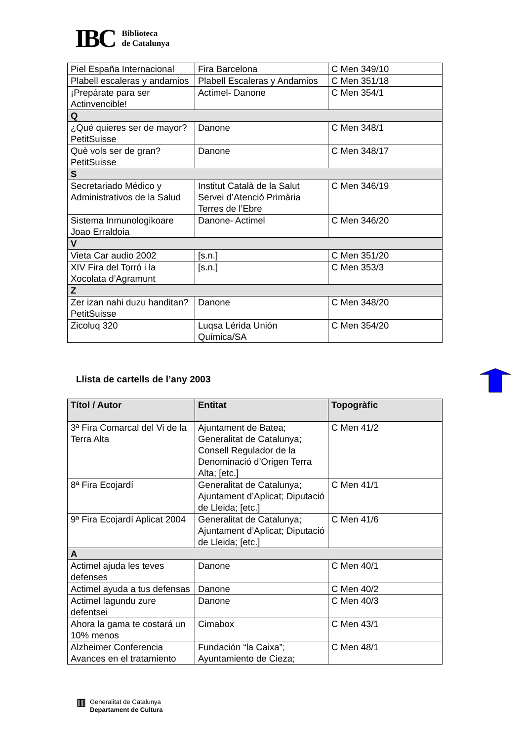IBC
Biblioteca
de Catalunya
| Piel España Internacional | Fira Barcelona | C Men 349/10 |
| Plabell escaleras y andamios | Plabell Escaleras y Andamios | C Men 351/18 |
| ¡Prepárate para ser Actinvencible! | Actimel- Danone | C Men 354/1 |
| Q | | |
| ¿Qué quieres ser de mayor? PetitSuisse | Danone | C Men 348/1 |
| Què vols ser de gran? PetitSuisse | Danone | C Men 348/17 |
| S | | |
| Secretariado Médico y Administrativos de la Salud | Institut Català de la Salut Servei d’Atenció Primària Terres de l’Ebre | C Men 346/19 |
| Sistema Inmunologikoare Joao Erraldoia | Danone- Actimel | C Men 346/20 |
| V | | |
| Vieta Car audio 2002 | [s.n.] | C Men 351/20 |
| XIV Fira del Torró i la Xocolata d’Agramunt | [s.n.] | C Men 353/3 |
| Z | | |
| Zer izan nahi duzu handitan? PetitSuisse | Danone | C Men 348/20 |
| Zicoluq 320 | Luqsa Lérida Unión Química/SA | C Men 354/20 |
Llista de cartells de l’any 2003
| Títol / Autor | Entitat | Topogràfic |
| --- | --- | --- |
| 3ª Fira Comarcal del Vi de la Terra Alta | Ajuntament de Batea; Generalitat de Catalunya; Consell Regulador de la Denominació d’Origen Terra Alta; [etc.] | C Men 41/2 |
| 8ª Fira Ecojardí | Generalitat de Catalunya; Ajuntament d’Aplicat; Diputació de Lleida; [etc.] | C Men 41/1 |
| 9ª Fira Ecojardí Aplicat 2004 | Generalitat de Catalunya; Ajuntament d’Aplicat; Diputació de Lleida; [etc.] | C Men 41/6 |
| A | | |
| Actimel ajuda les teves defenses | Danone | C Men 40/1 |
| Actimel ayuda a tus defensas | Danone | C Men 40/2 |
| Actimel lagundu zure defentsei | Danone | C Men 40/3 |
| Ahora la gama te costará un 10% menos | Cimabox | C Men 43/1 |
| Alzheimer Conferencia Avances en el tratamiento | Fundación “la Caixa”; Ayuntamiento de Cieza; | C Men 48/1 |
▥
Generalitat de Catalunya
Departament de Cultura